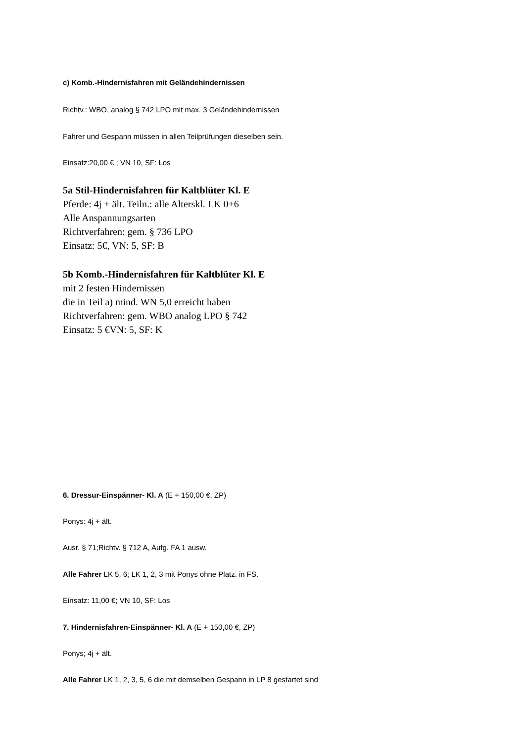c) Komb.-Hindernisfahren mit Geländehindernissen
Richtv.: WBO, analog § 742 LPO mit max. 3 Geländehindernissen
Fahrer und Gespann müssen in allen Teilprüfungen dieselben sein.
Einsatz:20,00 € ; VN 10, SF: Los
5a Stil-Hindernisfahren für Kaltblüter Kl. E
Pferde: 4j + ält. Teiln.: alle Alterskl. LK 0+6
Alle Anspannungsarten
Richtverfahren: gem. § 736 LPO
Einsatz: 5€, VN: 5, SF: B
5b Komb.-Hindernisfahren für Kaltblüter Kl. E
mit 2 festen Hindernissen
die in Teil a) mind. WN 5,0 erreicht haben
Richtverfahren: gem. WBO analog LPO § 742
Einsatz: 5 €VN: 5, SF: K
6. Dressur-Einspänner- Kl. A (E + 150,00 €, ZP)
Ponys: 4j + ält.
Ausr. § 71;Richtv. § 712 A, Aufg. FA 1 ausw.
Alle Fahrer LK 5, 6; LK 1, 2, 3 mit Ponys ohne Platz. in FS.
Einsatz: 11,00 €; VN 10, SF: Los
7. Hindernisfahren-Einspänner- Kl. A (E + 150,00 €, ZP)
Ponys; 4j + ält.
Alle Fahrer LK 1, 2, 3, 5, 6 die mit demselben Gespann in LP 8 gestartet sind